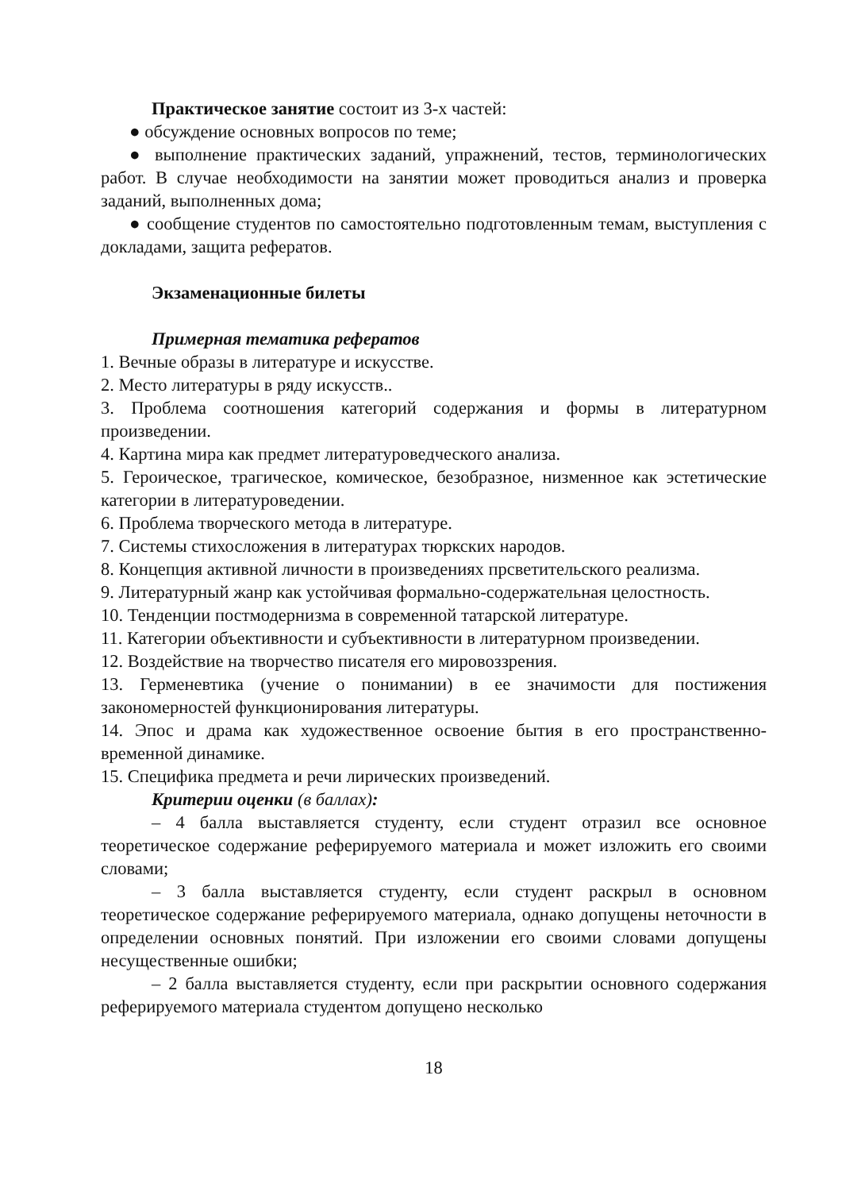Практическое занятие состоит из 3-х частей:
● обсуждение основных вопросов по теме;
● выполнение практических заданий, упражнений, тестов, терминологических работ. В случае необходимости на занятии может проводиться анализ и проверка заданий, выполненных дома;
● сообщение студентов по самостоятельно подготовленным темам, выступления с докладами, защита рефератов.
Экзаменационные билеты
Примерная тематика рефератов
1. Вечные образы в литературе и искусстве.
2. Место литературы в ряду искусств..
3. Проблема соотношения категорий содержания и формы в литературном произведении.
4. Картина мира как предмет литературоведческого анализа.
5. Героическое, трагическое, комическое, безобразное, низменное как эстетические категории в литературоведении.
6. Проблема творческого метода в литературе.
7. Системы стихосложения в литературах тюркских народов.
8. Концепция активной личности в произведениях прсветительского реализма.
9. Литературный жанр как устойчивая формально-содержательная целостность.
10. Тенденции постмодернизма в современной татарской литературе.
11. Категории объективности и субъективности в литературном произведении.
12. Воздействие на творчество писателя его мировоззрения.
13. Герменевтика (учение о понимании) в ее значимости для постижения закономерностей функционирования литературы.
14. Эпос и драма как художественное освоение бытия в его пространственно-временной динамике.
15. Специфика предмета и речи лирических произведений.
Критерии оценки (в баллах):
– 4 балла выставляется студенту, если студент отразил все основное теоретическое содержание реферируемого материала и может изложить его своими словами;
– 3 балла выставляется студенту, если студент раскрыл в основном теоретическое содержание реферируемого материала, однако допущены неточности в определении основных понятий. При изложении его своими словами допущены несущественные ошибки;
– 2 балла выставляется студенту, если при раскрытии основного содержания реферируемого материала студентом допущено несколько
18